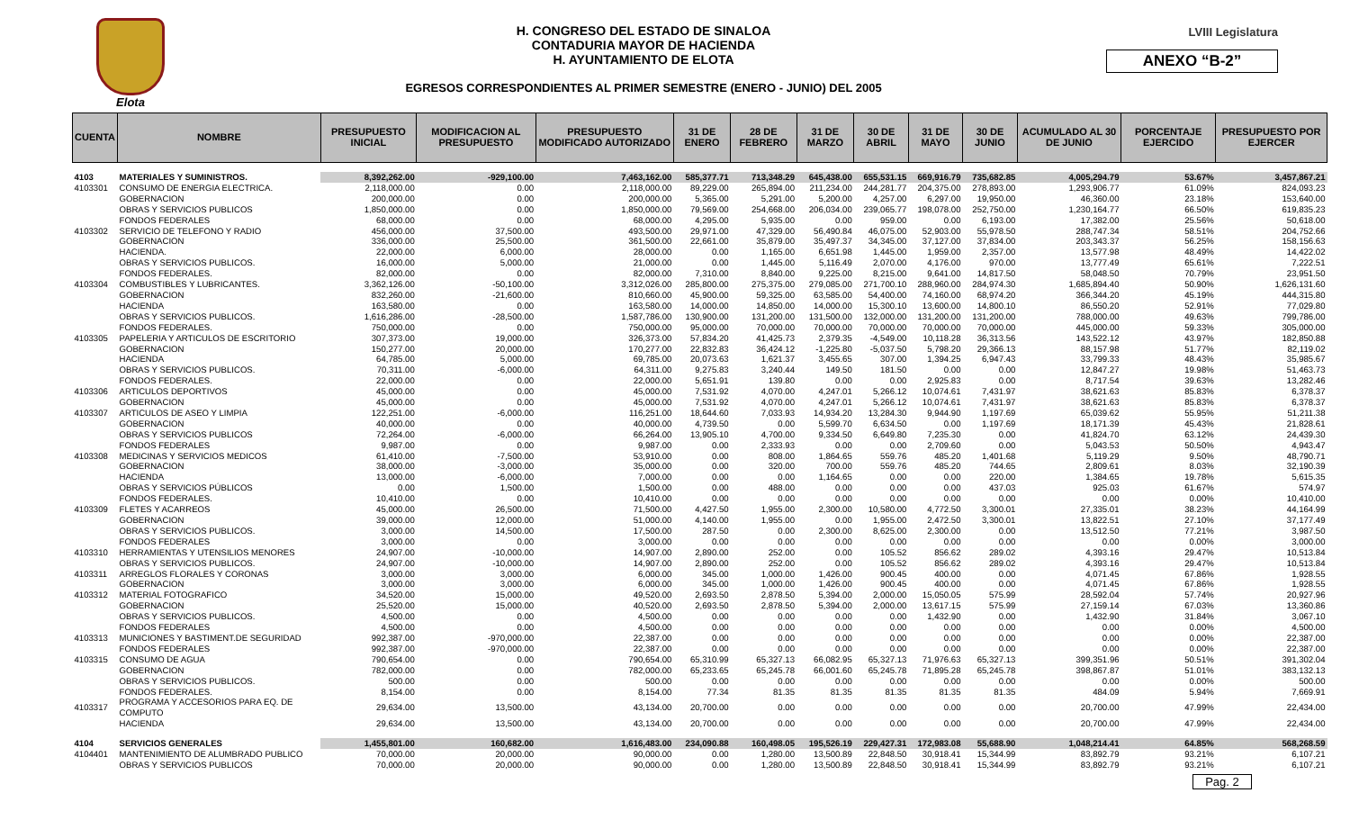Elota
H. CONGRESO DEL ESTADO DE SINALOA
CONTADURIA MAYOR DE HACIENDA
H. AYUNTAMIENTO DE ELOTA
EGRESOS CORRESPONDIENTES AL PRIMER SEMESTRE (ENERO - JUNIO) DEL 2005
LVIII Legislatura
ANEXO “B-2”
| CUENTA | NOMBRE | PRESUPUESTO INICIAL | MODIFICACION AL PRESUPUESTO | PRESUPUESTO MODIFICADO AUTORIZADO | 31 DE ENERO | 28 DE FEBRERO | 31 DE MARZO | 30 DE ABRIL | 31 DE MAYO | 30 DE JUNIO | ACUMULADO AL 30 DE JUNIO | PORCENTAJE EJERCIDO | PRESUPUESTO POR EJERCER |
| --- | --- | --- | --- | --- | --- | --- | --- | --- | --- | --- | --- | --- | --- |
| 4103 | MATERIALES Y SUMINISTROS. | 8,392,262.00 | -929,100.00 | 7,463,162.00 | 585,377.71 | 713,348.29 | 645,438.00 | 655,531.15 | 669,916.79 | 735,682.85 | 4,005,294.79 | 53.67% | 3,457,867.21 |
| 4103301 | CONSUMO DE ENERGIA ELECTRICA. | 2,118,000.00 | 0.00 | 2,118,000.00 | 89,229.00 | 265,894.00 | 211,234.00 | 244,281.77 | 204,375.00 | 278,893.00 | 1,293,906.77 | 61.09% | 824,093.23 |
| | GOBERNACION | 200,000.00 | 0.00 | 200,000.00 | 5,365.00 | 5,291.00 | 5,200.00 | 4,257.00 | 6,297.00 | 19,950.00 | 46,360.00 | 23.18% | 153,640.00 |
| | OBRAS Y SERVICIOS PUBLICOS | 1,850,000.00 | 0.00 | 1,850,000.00 | 79,569.00 | 254,668.00 | 206,034.00 | 239,065.77 | 198,078.00 | 252,750.00 | 1,230,164.77 | 66.50% | 619,835.23 |
| | FONDOS FEDERALES | 68,000.00 | 0.00 | 68,000.00 | 4,295.00 | 5,935.00 | 0.00 | 959.00 | 0.00 | 6,193.00 | 17,382.00 | 25.56% | 50,618.00 |
| 4103302 | SERVICIO DE TELEFONO Y RADIO | 456,000.00 | 37,500.00 | 493,500.00 | 29,971.00 | 47,329.00 | 56,490.84 | 46,075.00 | 52,903.00 | 55,978.50 | 288,747.34 | 58.51% | 204,752.66 |
| | GOBERNACION | 336,000.00 | 25,500.00 | 361,500.00 | 22,661.00 | 35,879.00 | 35,497.37 | 34,345.00 | 37,127.00 | 37,834.00 | 203,343.37 | 56.25% | 158,156.63 |
| | HACIENDA. | 22,000.00 | 6,000.00 | 28,000.00 | 0.00 | 1,165.00 | 6,651.98 | 1,445.00 | 1,959.00 | 2,357.00 | 13,577.98 | 48.49% | 14,422.02 |
| | OBRAS Y SERVICIOS PUBLICOS. | 16,000.00 | 5,000.00 | 21,000.00 | 0.00 | 1,445.00 | 5,116.49 | 2,070.00 | 4,176.00 | 970.00 | 13,777.49 | 65.61% | 7,222.51 |
| | FONDOS FEDERALES. | 82,000.00 | 0.00 | 82,000.00 | 7,310.00 | 8,840.00 | 9,225.00 | 8,215.00 | 9,641.00 | 14,817.50 | 58,048.50 | 70.79% | 23,951.50 |
| 4103304 | COMBUSTIBLES Y LUBRICANTES. | 3,362,126.00 | -50,100.00 | 3,312,026.00 | 285,800.00 | 275,375.00 | 279,085.00 | 271,700.10 | 288,960.00 | 284,974.30 | 1,685,894.40 | 50.90% | 1,626,131.60 |
| | GOBERNACION | 832,260.00 | -21,600.00 | 810,660.00 | 45,900.00 | 59,325.00 | 63,585.00 | 54,400.00 | 74,160.00 | 68,974.20 | 366,344.20 | 45.19% | 444,315.80 |
| | HACIENDA | 163,580.00 | 0.00 | 163,580.00 | 14,000.00 | 14,850.00 | 14,000.00 | 15,300.10 | 13,600.00 | 14,800.10 | 86,550.20 | 52.91% | 77,029.80 |
| | OBRAS Y SERVICIOS PUBLICOS. | 1,616,286.00 | -28,500.00 | 1,587,786.00 | 130,900.00 | 131,200.00 | 131,500.00 | 132,000.00 | 131,200.00 | 131,200.00 | 788,000.00 | 49.63% | 799,786.00 |
| | FONDOS FEDERALES. | 750,000.00 | 0.00 | 750,000.00 | 95,000.00 | 70,000.00 | 70,000.00 | 70,000.00 | 70,000.00 | 70,000.00 | 445,000.00 | 59.33% | 305,000.00 |
| 4103305 | PAPELERIA Y ARTICULOS DE ESCRITORIO | 307,373.00 | 19,000.00 | 326,373.00 | 57,834.20 | 41,425.73 | 2,379.35 | -4,549.00 | 10,118.28 | 36,313.56 | 143,522.12 | 43.97% | 182,850.88 |
| | GOBERNACION | 150,277.00 | 20,000.00 | 170,277.00 | 22,832.83 | 36,424.12 | -1,225.80 | -5,037.50 | 5,798.20 | 29,366.13 | 88,157.98 | 51.77% | 82,119.02 |
| | HACIENDA | 64,785.00 | 5,000.00 | 69,785.00 | 20,073.63 | 1,621.37 | 3,455.65 | 307.00 | 1,394.25 | 6,947.43 | 33,799.33 | 48.43% | 35,985.67 |
| | OBRAS Y SERVICIOS PUBLICOS. | 70,311.00 | -6,000.00 | 64,311.00 | 9,275.83 | 3,240.44 | 149.50 | 181.50 | 0.00 | 0.00 | 12,847.27 | 19.98% | 51,463.73 |
| | FONDOS FEDERALES. | 22,000.00 | 0.00 | 22,000.00 | 5,651.91 | 139.80 | 0.00 | 0.00 | 2,925.83 | 0.00 | 8,717.54 | 39.63% | 13,282.46 |
| 4103306 | ARTICULOS DEPORTIVOS | 45,000.00 | 0.00 | 45,000.00 | 7,531.92 | 4,070.00 | 4,247.01 | 5,266.12 | 10,074.61 | 7,431.97 | 38,621.63 | 85.83% | 6,378.37 |
| | GOBERNACION | 45,000.00 | 0.00 | 45,000.00 | 7,531.92 | 4,070.00 | 4,247.01 | 5,266.12 | 10,074.61 | 7,431.97 | 38,621.63 | 85.83% | 6,378.37 |
| 4103307 | ARTICULOS DE ASEO Y LIMPIA | 122,251.00 | -6,000.00 | 116,251.00 | 18,644.60 | 7,033.93 | 14,934.20 | 13,284.30 | 9,944.90 | 1,197.69 | 65,039.62 | 55.95% | 51,211.38 |
| | GOBERNACION | 40,000.00 | 0.00 | 40,000.00 | 4,739.50 | 0.00 | 5,599.70 | 6,634.50 | 0.00 | 1,197.69 | 18,171.39 | 45.43% | 21,828.61 |
| | OBRAS Y SERVICIOS PUBLICOS | 72,264.00 | -6,000.00 | 66,264.00 | 13,905.10 | 4,700.00 | 9,334.50 | 6,649.80 | 7,235.30 | 0.00 | 41,824.70 | 63.12% | 24,439.30 |
| | FONDOS FEDERALES | 9,987.00 | 0.00 | 9,987.00 | 0.00 | 2,333.93 | 0.00 | 0.00 | 2,709.60 | 0.00 | 5,043.53 | 50.50% | 4,943.47 |
| 4103308 | MEDICINAS Y SERVICIOS MEDICOS | 61,410.00 | -7,500.00 | 53,910.00 | 0.00 | 808.00 | 1,864.65 | 559.76 | 485.20 | 1,401.68 | 5,119.29 | 9.50% | 48,790.71 |
| | GOBERNACION | 38,000.00 | -3,000.00 | 35,000.00 | 0.00 | 320.00 | 700.00 | 559.76 | 485.20 | 744.65 | 2,809.61 | 8.03% | 32,190.39 |
| | HACIENDA | 13,000.00 | -6,000.00 | 7,000.00 | 0.00 | 0.00 | 1,164.65 | 0.00 | 0.00 | 220.00 | 1,384.65 | 19.78% | 5,615.35 |
| | OBRAS Y SERVICIOS PÚBLICOS | 0.00 | 1,500.00 | 1,500.00 | 0.00 | 488.00 | 0.00 | 0.00 | 0.00 | 437.03 | 925.03 | 61.67% | 574.97 |
| | FONDOS FEDERALES. | 10,410.00 | 0.00 | 10,410.00 | 0.00 | 0.00 | 0.00 | 0.00 | 0.00 | 0.00 | 0.00 | 0.00% | 10,410.00 |
| 4103309 | FLETES Y ACARREOS | 45,000.00 | 26,500.00 | 71,500.00 | 4,427.50 | 1,955.00 | 2,300.00 | 10,580.00 | 4,772.50 | 3,300.01 | 27,335.01 | 38.23% | 44,164.99 |
| | GOBERNACION | 39,000.00 | 12,000.00 | 51,000.00 | 4,140.00 | 1,955.00 | 0.00 | 1,955.00 | 2,472.50 | 3,300.01 | 13,822.51 | 27.10% | 37,177.49 |
| | OBRAS Y SERVICIOS PUBLICOS. | 3,000.00 | 14,500.00 | 17,500.00 | 287.50 | 0.00 | 2,300.00 | 8,625.00 | 2,300.00 | 0.00 | 13,512.50 | 77.21% | 3,987.50 |
| | FONDOS FEDERALES | 3,000.00 | 0.00 | 3,000.00 | 0.00 | 0.00 | 0.00 | 0.00 | 0.00 | 0.00 | 0.00 | 0.00% | 3,000.00 |
| 4103310 | HERRAMIENTAS Y UTENSILIOS MENORES | 24,907.00 | -10,000.00 | 14,907.00 | 2,890.00 | 252.00 | 0.00 | 105.52 | 856.62 | 289.02 | 4,393.16 | 29.47% | 10,513.84 |
| | OBRAS Y SERVICIOS PUBLICOS. | 24,907.00 | -10,000.00 | 14,907.00 | 2,890.00 | 252.00 | 0.00 | 105.52 | 856.62 | 289.02 | 4,393.16 | 29.47% | 10,513.84 |
| 4103311 | ARREGLOS FLORALES Y CORONAS | 3,000.00 | 3,000.00 | 6,000.00 | 345.00 | 1,000.00 | 1,426.00 | 900.45 | 400.00 | 0.00 | 4,071.45 | 67.86% | 1,928.55 |
| | GOBERNACION | 3,000.00 | 3,000.00 | 6,000.00 | 345.00 | 1,000.00 | 1,426.00 | 900.45 | 400.00 | 0.00 | 4,071.45 | 67.86% | 1,928.55 |
| 4103312 | MATERIAL FOTOGRAFICO | 34,520.00 | 15,000.00 | 49,520.00 | 2,693.50 | 2,878.50 | 5,394.00 | 2,000.00 | 15,050.05 | 575.99 | 28,592.04 | 57.74% | 20,927.96 |
| | GOBERNACION | 25,520.00 | 15,000.00 | 40,520.00 | 2,693.50 | 2,878.50 | 5,394.00 | 2,000.00 | 13,617.15 | 575.99 | 27,159.14 | 67.03% | 13,360.86 |
| | OBRAS Y SERVICIOS PUBLICOS. | 4,500.00 | 0.00 | 4,500.00 | 0.00 | 0.00 | 0.00 | 0.00 | 1,432.90 | 0.00 | 1,432.90 | 31.84% | 3,067.10 |
| | FONDOS FEDERALES | 4,500.00 | 0.00 | 4,500.00 | 0.00 | 0.00 | 0.00 | 0.00 | 0.00 | 0.00 | 0.00 | 0.00% | 4,500.00 |
| 4103313 | MUNICIONES Y BASTIMENT.DE SEGURIDAD | 992,387.00 | -970,000.00 | 22,387.00 | 0.00 | 0.00 | 0.00 | 0.00 | 0.00 | 0.00 | 0.00 | 0.00% | 22,387.00 |
| | FONDOS FEDERALES | 992,387.00 | -970,000.00 | 22,387.00 | 0.00 | 0.00 | 0.00 | 0.00 | 0.00 | 0.00 | 0.00 | 0.00% | 22,387.00 |
| 4103315 | CONSUMO DE AGUA | 790,654.00 | 0.00 | 790,654.00 | 65,310.99 | 65,327.13 | 66,082.95 | 65,327.13 | 71,976.63 | 65,327.13 | 399,351.96 | 50.51% | 391,302.04 |
| | GOBERNACION | 782,000.00 | 0.00 | 782,000.00 | 65,233.65 | 65,245.78 | 66,001.60 | 65,245.78 | 71,895.28 | 65,245.78 | 398,867.87 | 51.01% | 383,132.13 |
| | OBRAS Y SERVICIOS PUBLICOS. | 500.00 | 0.00 | 500.00 | 0.00 | 0.00 | 0.00 | 0.00 | 0.00 | 0.00 | 0.00 | 0.00% | 500.00 |
| | FONDOS FEDERALES. | 8,154.00 | 0.00 | 8,154.00 | 77.34 | 81.35 | 81.35 | 81.35 | 81.35 | 81.35 | 484.09 | 5.94% | 7,669.91 |
| 4103317 | PROGRAMA Y ACCESORIOS PARA EQ. DE COMPUTO | 29,634.00 | 13,500.00 | 43,134.00 | 20,700.00 | 0.00 | 0.00 | 0.00 | 0.00 | 0.00 | 20,700.00 | 47.99% | 22,434.00 |
| | HACIENDA | 29,634.00 | 13,500.00 | 43,134.00 | 20,700.00 | 0.00 | 0.00 | 0.00 | 0.00 | 0.00 | 20,700.00 | 47.99% | 22,434.00 |
| 4104 | SERVICIOS GENERALES | 1,455,801.00 | 160,682.00 | 1,616,483.00 | 234,090.88 | 160,498.05 | 195,526.19 | 229,427.31 | 172,983.08 | 55,688.90 | 1,048,214.41 | 64.85% | 568,268.59 |
| 4104401 | MANTENIMIENTO DE ALUMBRADO PUBLICO | 70,000.00 | 20,000.00 | 90,000.00 | 0.00 | 1,280.00 | 13,500.89 | 22,848.50 | 30,918.41 | 15,344.99 | 83,892.79 | 93.21% | 6,107.21 |
| | OBRAS Y SERVICIOS PUBLICOS | 70,000.00 | 20,000.00 | 90,000.00 | 0.00 | 1,280.00 | 13,500.89 | 22,848.50 | 30,918.41 | 15,344.99 | 83,892.79 | 93.21% | 6,107.21 |
Pag. 2